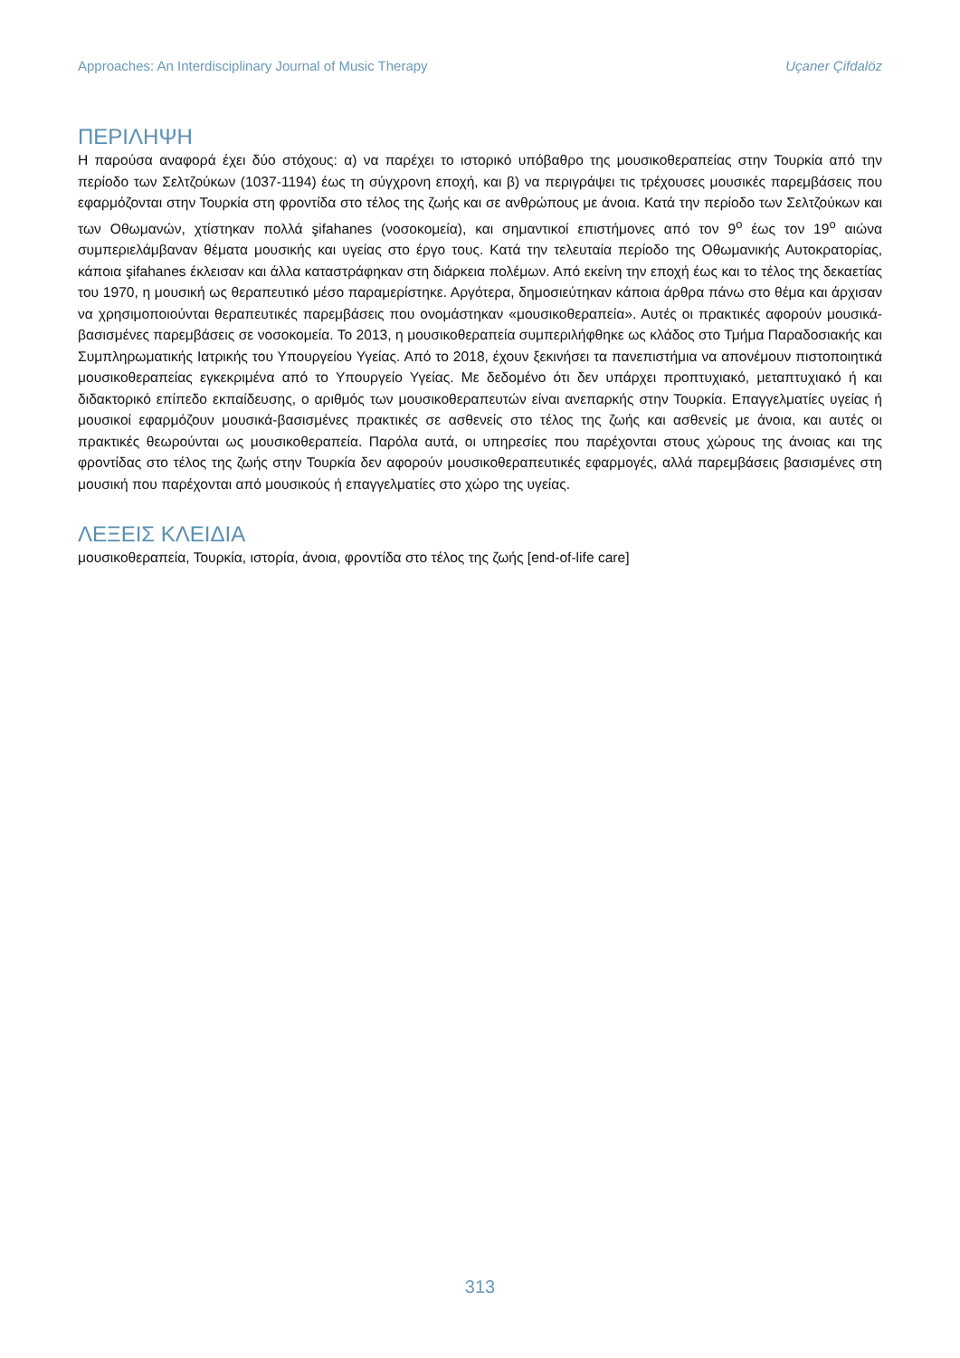Approaches: An Interdisciplinary Journal of Music Therapy Uçaner Çifdalöz
ΠΕΡΙΛΗΨΗ
Η παρούσα αναφορά έχει δύο στόχους: α) να παρέχει το ιστορικό υπόβαθρο της μουσικοθεραπείας στην Τουρκία από την περίοδο των Σελτζούκων (1037-1194) έως τη σύγχρονη εποχή, και β) να περιγράψει τις τρέχουσες μουσικές παρεμβάσεις που εφαρμόζονται στην Τουρκία στη φροντίδα στο τέλος της ζωής και σε ανθρώπους με άνοια. Κατά την περίοδο των Σελτζούκων και των Οθωμανών, χτίστηκαν πολλά şifahanes (νοσοκομεία), και σημαντικοί επιστήμονες από τον 9<sup>ο</sup> έως τον 19<sup>ο</sup> αιώνα συμπεριελάμβαναν θέματα μουσικής και υγείας στο έργο τους. Κατά την τελευταία περίοδο της Οθωμανικής Αυτοκρατορίας, κάποια şifahanes έκλεισαν και άλλα καταστράφηκαν στη διάρκεια πολέμων. Από εκείνη την εποχή έως και το τέλος της δεκαετίας του 1970, η μουσική ως θεραπευτικό μέσο παραμερίστηκε. Αργότερα, δημοσιεύτηκαν κάποια άρθρα πάνω στο θέμα και άρχισαν να χρησιμοποιούνται θεραπευτικές παρεμβάσεις που ονομάστηκαν «μουσικοθεραπεία». Αυτές οι πρακτικές αφορούν μουσικά-βασισμένες παρεμβάσεις σε νοσοκομεία. Το 2013, η μουσικοθεραπεία συμπεριλήφθηκε ως κλάδος στο Τμήμα Παραδοσιακής και Συμπληρωματικής Ιατρικής του Υπουργείου Υγείας. Από το 2018, έχουν ξεκινήσει τα πανεπιστήμια να απονέμουν πιστοποιητικά μουσικοθεραπείας εγκεκριμένα από το Υπουργείο Υγείας. Με δεδομένο ότι δεν υπάρχει προπτυχιακό, μεταπτυχιακό ή και διδακτορικό επίπεδο εκπαίδευσης, ο αριθμός των μουσικοθεραπευτών είναι ανεπαρκής στην Τουρκία. Επαγγελματίες υγείας ή μουσικοί εφαρμόζουν μουσικά-βασισμένες πρακτικές σε ασθενείς στο τέλος της ζωής και ασθενείς με άνοια, και αυτές οι πρακτικές θεωρούνται ως μουσικοθεραπεία. Παρόλα αυτά, οι υπηρεσίες που παρέχονται στους χώρους της άνοιας και της φροντίδας στο τέλος της ζωής στην Τουρκία δεν αφορούν μουσικοθεραπευτικές εφαρμογές, αλλά παρεμβάσεις βασισμένες στη μουσική που παρέχονται από μουσικούς ή επαγγελματίες στο χώρο της υγείας.
ΛΕΞΕΙΣ ΚΛΕΙΔΙΑ
μουσικοθεραπεία, Τουρκία, ιστορία, άνοια, φροντίδα στο τέλος της ζωής [end-of-life care]
313